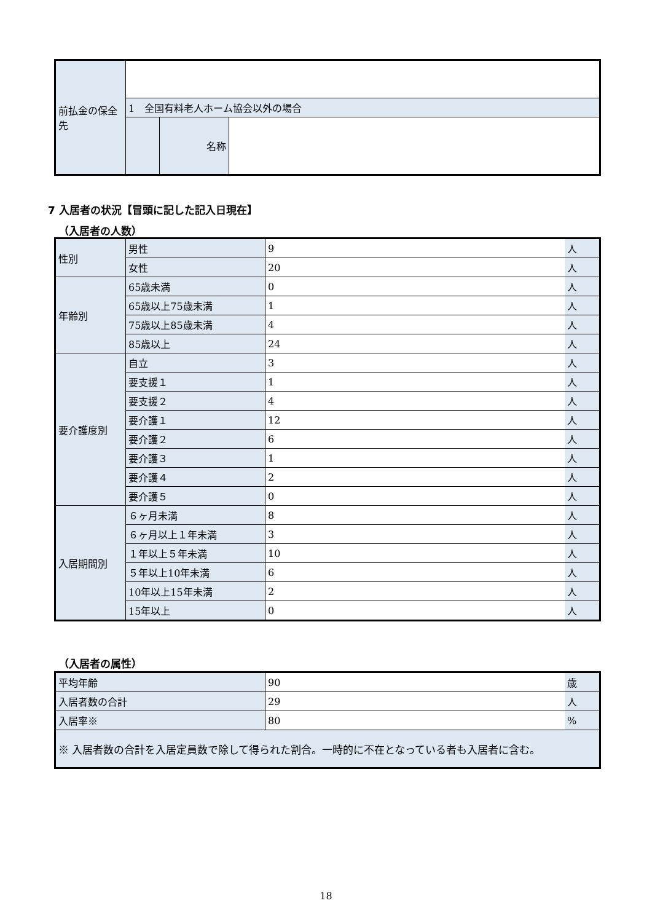| 前払金の保全先 | | | |
| | 1 全国有料老人ホーム協会以外の場合 | | |
| | | 名称 | |
7 入居者の状況【冒頭に記した記入日現在】
（入居者の人数）
| 性別 | 男性 | 9 | 人 |
| | 女性 | 20 | 人 |
| 年齢別 | 65歳未満 | 0 | 人 |
| | 65歳以上75歳未満 | 1 | 人 |
| | 75歳以上85歳未満 | 4 | 人 |
| | 85歳以上 | 24 | 人 |
| 要介護度別 | 自立 | 3 | 人 |
| | 要支援１ | 1 | 人 |
| | 要支援２ | 4 | 人 |
| | 要介護１ | 12 | 人 |
| | 要介護２ | 6 | 人 |
| | 要介護３ | 1 | 人 |
| | 要介護４ | 2 | 人 |
| | 要介護５ | 0 | 人 |
| 入居期間別 | ６ヶ月未満 | 8 | 人 |
| | ６ヶ月以上１年未満 | 3 | 人 |
| | １年以上５年未満 | 10 | 人 |
| | ５年以上10年未満 | 6 | 人 |
| | 10年以上15年未満 | 2 | 人 |
| | 15年以上 | 0 | 人 |
（入居者の属性）
| 平均年齢 | 90 | 歳 |
| 入居者数の合計 | 29 | 人 |
| 入居率※ | 80 | % |
| ※ 入居者数の合計を入居定員数で除して得られた割合。一時的に不在となっている者も入居者に含む。 | | |
18